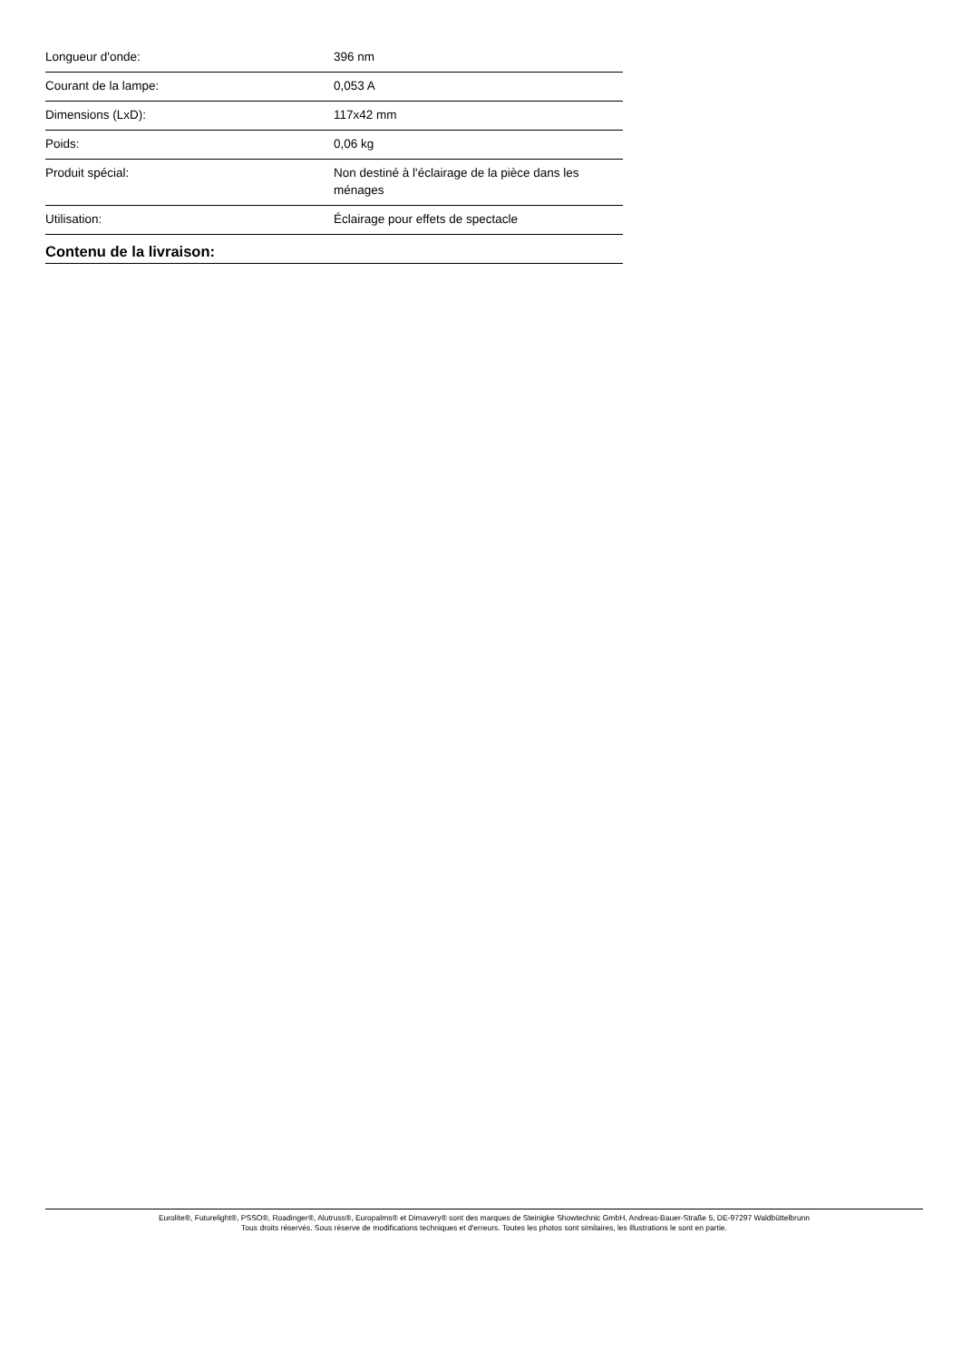| Longueur d'onde: | 396 nm |
| Courant de la lampe: | 0,053 A |
| Dimensions (LxD): | 117x42 mm |
| Poids: | 0,06 kg |
| Produit spécial: | Non destiné à l'éclairage de la pièce dans les ménages |
| Utilisation: | Éclairage pour effets de spectacle |
Contenu de la livraison:
Eurolite®, Futurelight®, PSSO®, Roadinger®, Alutruss®, Europalms® et Dimavery® sont des marques de Steinigke Showtechnic GmbH, Andreas-Bauer-Straße 5, DE-97297 Waldbüttelbrunn
Tous droits réservés. Sous réserve de modifications techniques et d'erreurs. Toutes les photos sont similaires, les illustrations le sont en partie.